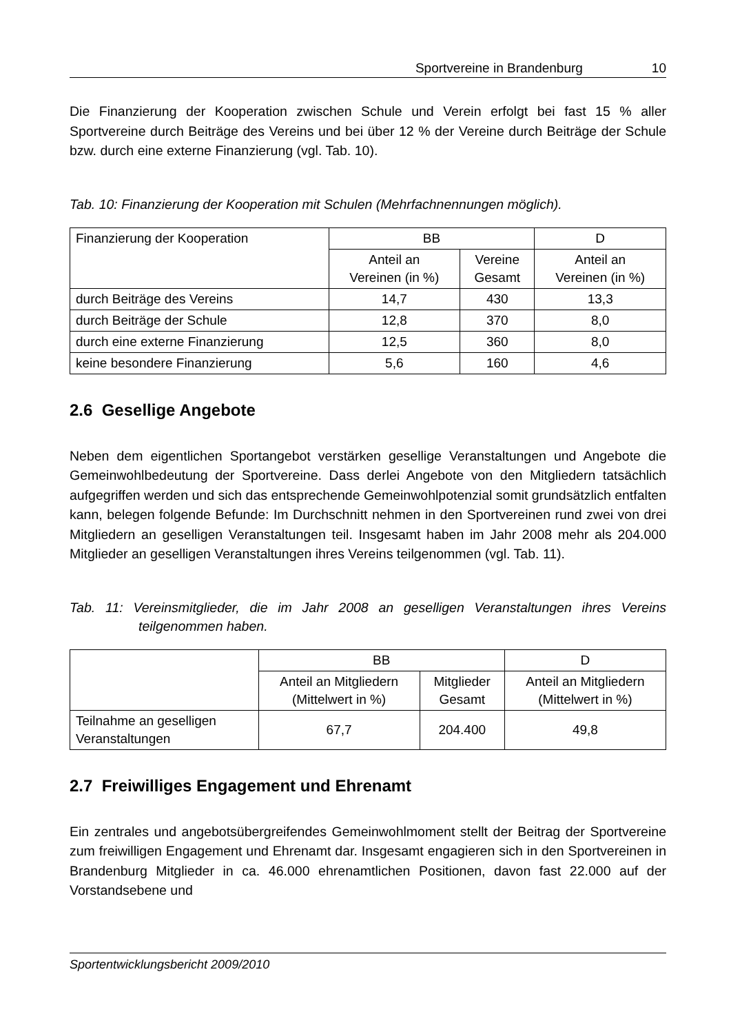Sportvereine in Brandenburg 10
Die Finanzierung der Kooperation zwischen Schule und Verein erfolgt bei fast 15 % aller Sportvereine durch Beiträge des Vereins und bei über 12 % der Vereine durch Beiträge der Schule bzw. durch eine externe Finanzierung (vgl. Tab. 10).
Tab. 10: Finanzierung der Kooperation mit Schulen (Mehrfachnennungen möglich).
| Finanzierung der Kooperation | BB | | D |
| --- | --- | --- | --- |
| | Anteil an Vereinen (in %) | Vereine Gesamt | Anteil an Vereinen (in %) |
| durch Beiträge des Vereins | 14,7 | 430 | 13,3 |
| durch Beiträge der Schule | 12,8 | 370 | 8,0 |
| durch eine externe Finanzierung | 12,5 | 360 | 8,0 |
| keine besondere Finanzierung | 5,6 | 160 | 4,6 |
2.6 Gesellige Angebote
Neben dem eigentlichen Sportangebot verstärken gesellige Veranstaltungen und Angebote die Gemeinwohlbedeutung der Sportvereine. Dass derlei Angebote von den Mitgliedern tatsächlich aufgegriffen werden und sich das entsprechende Gemeinwohlpotenzial somit grundsätzlich entfalten kann, belegen folgende Befunde: Im Durchschnitt nehmen in den Sportvereinen rund zwei von drei Mitgliedern an geselligen Veranstaltungen teil. Insgesamt haben im Jahr 2008 mehr als 204.000 Mitglieder an geselligen Veranstaltungen ihres Vereins teilgenommen (vgl. Tab. 11).
Tab. 11: Vereinsmitglieder, die im Jahr 2008 an geselligen Veranstaltungen ihres Vereins teilgenommen haben.
| | BB | | D |
| --- | --- | --- | --- |
| | Anteil an Mitgliedern (Mittelwert in %) | Mitglieder Gesamt | Anteil an Mitgliedern (Mittelwert in %) |
| Teilnahme an geselligen Veranstaltungen | 67,7 | 204.400 | 49,8 |
2.7 Freiwilliges Engagement und Ehrenamt
Ein zentrales und angebotsübergreifendes Gemeinwohlmoment stellt der Beitrag der Sportvereine zum freiwilligen Engagement und Ehrenamt dar. Insgesamt engagieren sich in den Sportvereinen in Brandenburg Mitglieder in ca. 46.000 ehrenamtlichen Positionen, davon fast 22.000 auf der Vorstandsebene und
Sportentwicklungsbericht 2009/2010